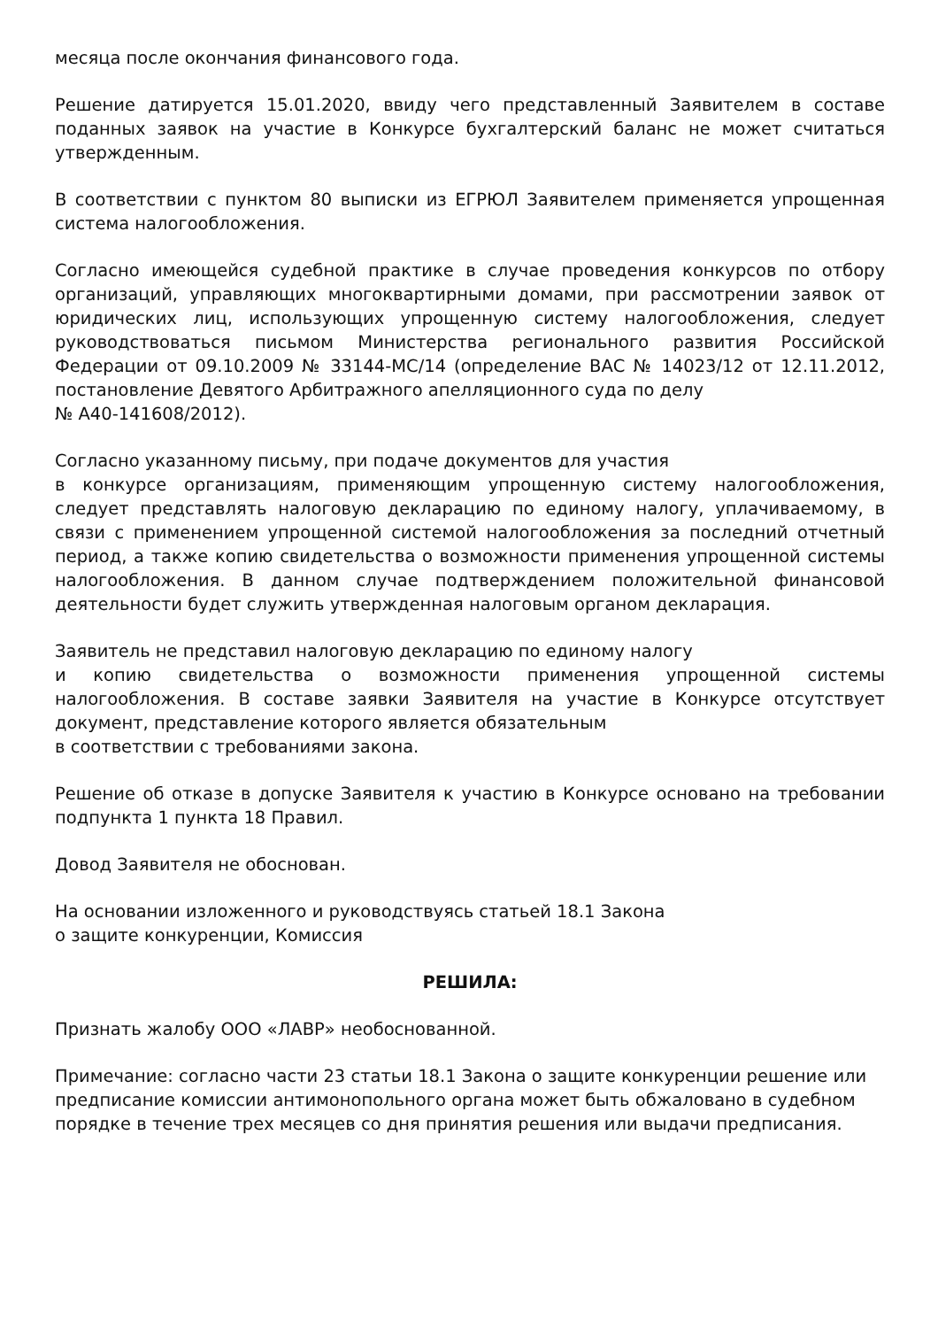месяца после окончания финансового года.
Решение датируется 15.01.2020, ввиду чего представленный Заявителем в составе поданных заявок на участие в Конкурсе бухгалтерский баланс не может считаться утвержденным.
В соответствии с пунктом 80 выписки из ЕГРЮЛ Заявителем применяется упрощенная система налогообложения.
Согласно имеющейся судебной практике в случае проведения конкурсов по отбору организаций, управляющих многоквартирными домами, при рассмотрении заявок от юридических лиц, использующих упрощенную систему налогообложения, следует руководствоваться письмом Министерства регионального развития Российской Федерации от 09.10.2009 № 33144-МС/14 (определение ВАС № 14023/12 от 12.11.2012, постановление Девятого Арбитражного апелляционного суда по делу
№ А40-141608/2012).
Согласно указанному письму, при подаче документов для участия
в конкурсе организациям, применяющим упрощенную систему налогообложения, следует представлять налоговую декларацию по единому налогу, уплачиваемому, в связи с применением упрощенной системой налогообложения за последний отчетный период, а также копию свидетельства о возможности применения упрощенной системы налогообложения. В данном случае подтверждением положительной финансовой деятельности будет служить утвержденная налоговым органом декларация.
Заявитель не представил налоговую декларацию по единому налогу
и копию свидетельства о возможности применения упрощенной системы налогообложения. В составе заявки Заявителя на участие в Конкурсе отсутствует документ, представление которого является обязательным
в соответствии с требованиями закона.
Решение об отказе в допуске Заявителя к участию в Конкурсе основано на требовании подпункта 1 пункта 18 Правил.
Довод Заявителя не обоснован.
На основании изложенного и руководствуясь статьей 18.1 Закона
о защите конкуренции, Комиссия
РЕШИЛА:
Признать жалобу ООО «ЛАВР» необоснованной.
Примечание: согласно части 23 статьи 18.1 Закона о защите конкуренции решение или предписание комиссии антимонопольного органа может быть обжаловано в судебном порядке в течение трех месяцев со дня принятия решения или выдачи предписания.